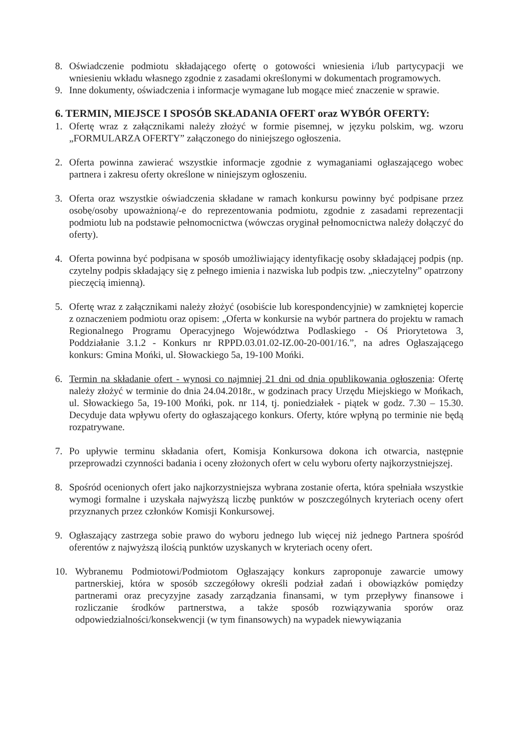8. Oświadczenie podmiotu składającego ofertę o gotowości wniesienia i/lub partycypacji we wniesieniu wkładu własnego zgodnie z zasadami określonymi w dokumentach programowych.
9. Inne dokumenty, oświadczenia i informacje wymagane lub mogące mieć znaczenie w sprawie.
6. TERMIN, MIEJSCE I SPOSÓB SKŁADANIA OFERT oraz WYBÓR OFERTY:
1. Ofertę wraz z załącznikami należy złożyć w formie pisemnej, w języku polskim, wg. wzoru „FORMULARZA OFERTY” załączonego do niniejszego ogłoszenia.
2. Oferta powinna zawierać wszystkie informacje zgodnie z wymaganiami ogłaszającego wobec partnera i zakresu oferty określone w niniejszym ogłoszeniu.
3. Oferta oraz wszystkie oświadczenia składane w ramach konkursu powinny być podpisane przez osobę/osoby upoważnioną/-e do reprezentowania podmiotu, zgodnie z zasadami reprezentacji podmiotu lub na podstawie pełnomocnictwa (wówczas oryginał pełnomocnictwa należy dołączyć do oferty).
4. Oferta powinna być podpisana w sposób umożliwiający identyfikację osoby składającej podpis (np. czytelny podpis składający się z pełnego imienia i nazwiska lub podpis tzw. „nieczytelny” opatrzony pieczęcią imienną).
5. Ofertę wraz z załącznikami należy złożyć (osobiście lub korespondencyjnie) w zamkniętej kopercie z oznaczeniem podmiotu oraz opisem: „Oferta w konkursie na wybór partnera do projektu w ramach Regionalnego Programu Operacyjnego Województwa Podlaskiego - Oś Priorytetowa 3, Poddziałanie 3.1.2 - Konkurs nr RPPD.03.01.02-IZ.00-20-001/16.”, na adres Ogłaszającego konkurs: Gmina Mońki, ul. Słowackiego 5a, 19-100 Mońki.
6. Termin na składanie ofert - wynosi co najmniej 21 dni od dnia opublikowania ogłoszenia: Ofertę należy złożyć w terminie do dnia 24.04.2018r., w godzinach pracy Urzędu Miejskiego w Mońkach, ul. Słowackiego 5a, 19-100 Mońki, pok. nr 114, tj. poniedziałek - piątek w godz. 7.30 – 15.30. Decyduje data wpływu oferty do ogłaszającego konkurs. Oferty, które wpłyną po terminie nie będą rozpatrywane.
7. Po upływie terminu składania ofert, Komisja Konkursowa dokona ich otwarcia, następnie przeprowadzi czynności badania i oceny złożonych ofert w celu wyboru oferty najkorzystniejszej.
8. Spośród ocenionych ofert jako najkorzystniejsza wybrana zostanie oferta, która spełniała wszystkie wymogi formalne i uzyskała najwyższą liczbę punktów w poszczególnych kryteriach oceny ofert przyznanych przez członków Komisji Konkursowej.
9. Ogłaszający zastrzega sobie prawo do wyboru jednego lub więcej niż jednego Partnera spośród oferentów z najwyższą ilością punktów uzyskanych w kryteriach oceny ofert.
10. Wybranemu Podmiotowi/Podmiotom Ogłaszający konkurs zaproponuje zawarcie umowy partnerskiej, która w sposób szczegółowy określi podział zadań i obowiązków pomiędzy partnerami oraz precyzyjne zasady zarządzania finansami, w tym przepływy finansowe i rozliczanie środków partnerstwa, a także sposób rozwiązywania sporów oraz odpowiedzialności/konsekwencji (w tym finansowych) na wypadek niewywiązania